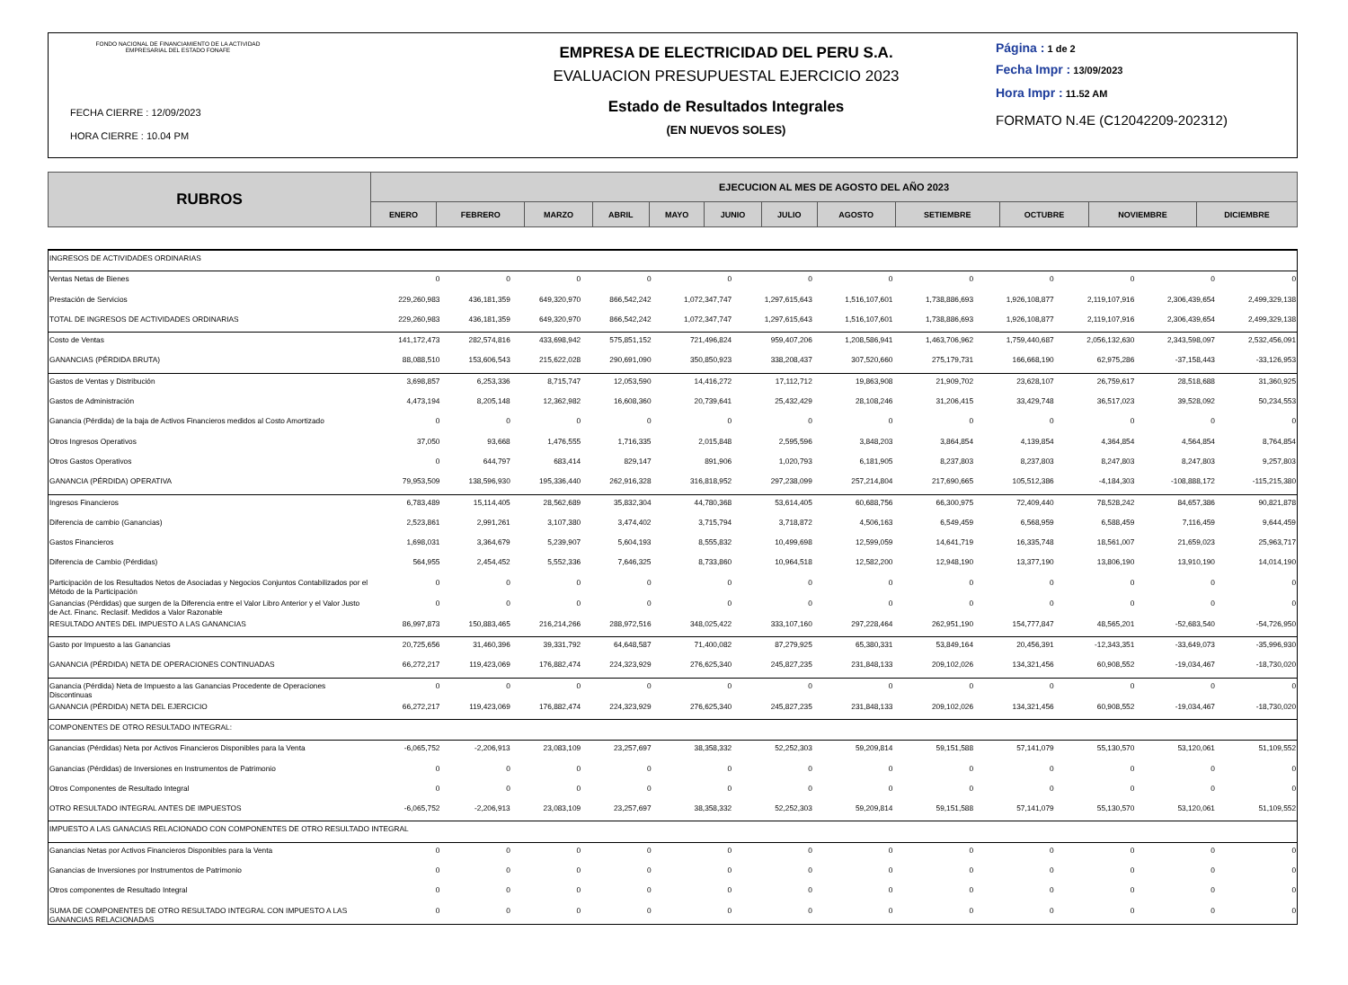FONDO NACIONAL DE FINANCIAMIENTO DE LA ACTIVIDAD
EMPRESARIAL DEL ESTADO FONAFE
FECHA CIERRE : 12/09/2023
HORA CIERRE : 10.04 PM
EMPRESA DE ELECTRICIDAD DEL PERU S.A.
EVALUACION PRESUPUESTAL EJERCICIO 2023
Estado de Resultados Integrales
(EN NUEVOS SOLES)
Página : 1 de 2
Fecha Impr : 13/09/2023
Hora Impr : 11.52 AM
FORMATO N.4E (C12042209-202312)
| RUBROS | EJECUCION AL MES DE AGOSTO DEL AÑO 2023 | | | | | | | | | | | |
| --- | --- | --- | --- | --- | --- | --- | --- | --- | --- | --- | --- | --- |
| | ENERO | FEBRERO | MARZO | ABRIL | MAYO | JUNIO | JULIO | AGOSTO | SETIEMBRE | OCTUBRE | NOVIEMBRE | DICIEMBRE |
| INGRESOS DE ACTIVIDADES ORDINARIAS | | | | | | | | | | | | |
| Ventas Netas de Bienes | 0 | 0 | 0 | 0 | 0 | 0 | 0 | 0 | 0 | 0 | 0 | 0 |
| Prestación de Servicios | 229,260,983 | 436,181,359 | 649,320,970 | 866,542,242 | 1,072,347,747 | 1,297,615,643 | 1,516,107,601 | 1,738,886,693 | 1,926,108,877 | 2,119,107,916 | 2,306,439,654 | 2,499,329,138 |
| TOTAL DE INGRESOS DE ACTIVIDADES ORDINARIAS | 229,260,983 | 436,181,359 | 649,320,970 | 866,542,242 | 1,072,347,747 | 1,297,615,643 | 1,516,107,601 | 1,738,886,693 | 1,926,108,877 | 2,119,107,916 | 2,306,439,654 | 2,499,329,138 |
| Costo de Ventas | 141,172,473 | 282,574,816 | 433,698,942 | 575,851,152 | 721,496,824 | 959,407,206 | 1,208,586,941 | 1,463,706,962 | 1,759,440,687 | 2,056,132,630 | 2,343,598,097 | 2,532,456,091 |
| GANANCIAS (PÉRDIDA BRUTA) | 88,088,510 | 153,606,543 | 215,622,028 | 290,691,090 | 350,850,923 | 338,208,437 | 307,520,660 | 275,179,731 | 166,668,190 | 62,975,286 | -37,158,443 | -33,126,953 |
| Gastos de Ventas y Distribución | 3,698,857 | 6,253,336 | 8,715,747 | 12,053,590 | 14,416,272 | 17,112,712 | 19,863,908 | 21,909,702 | 23,628,107 | 26,759,617 | 28,518,688 | 31,360,925 |
| Gastos de Administración | 4,473,194 | 8,205,148 | 12,362,982 | 16,608,360 | 20,739,641 | 25,432,429 | 28,108,246 | 31,206,415 | 33,429,748 | 36,517,023 | 39,528,092 | 50,234,553 |
| Ganancia (Pérdida) de la baja de Activos Financieros medidos al Costo Amortizado | 0 | 0 | 0 | 0 | 0 | 0 | 0 | 0 | 0 | 0 | 0 | 0 |
| Otros Ingresos Operativos | 37,050 | 93,668 | 1,476,555 | 1,716,335 | 2,015,848 | 2,595,596 | 3,848,203 | 3,864,854 | 4,139,854 | 4,364,854 | 4,564,854 | 8,764,854 |
| Otros Gastos Operativos | 0 | 644,797 | 683,414 | 829,147 | 891,906 | 1,020,793 | 6,181,905 | 8,237,803 | 8,237,803 | 8,247,803 | 8,247,803 | 9,257,803 |
| GANANCIA (PÉRDIDA) OPERATIVA | 79,953,509 | 138,596,930 | 195,336,440 | 262,916,328 | 316,818,952 | 297,238,099 | 257,214,804 | 217,690,665 | 105,512,386 | -4,184,303 | -108,888,172 | -115,215,380 |
| Ingresos Financieros | 6,783,489 | 15,114,405 | 28,562,689 | 35,832,304 | 44,780,368 | 53,614,405 | 60,688,756 | 66,300,975 | 72,409,440 | 78,528,242 | 84,657,386 | 90,821,878 |
| Diferencia de cambio (Ganancias) | 2,523,861 | 2,991,261 | 3,107,380 | 3,474,402 | 3,715,794 | 3,718,872 | 4,506,163 | 6,549,459 | 6,568,959 | 6,588,459 | 7,116,459 | 9,644,459 |
| Gastos Financieros | 1,698,031 | 3,364,679 | 5,239,907 | 5,604,193 | 8,555,832 | 10,499,698 | 12,599,059 | 14,641,719 | 16,335,748 | 18,561,007 | 21,659,023 | 25,963,717 |
| Diferencia de Cambio (Pérdidas) | 564,955 | 2,454,452 | 5,552,336 | 7,646,325 | 8,733,860 | 10,964,518 | 12,582,200 | 12,948,190 | 13,377,190 | 13,806,190 | 13,910,190 | 14,014,190 |
| Participación de los Resultados Netos de Asociadas y Negocios Conjuntos Contabilizados por el Método de la Participación | 0 | 0 | 0 | 0 | 0 | 0 | 0 | 0 | 0 | 0 | 0 | 0 |
| Ganancias (Pérdidas) que surgen de la Diferencia entre el Valor Libro Anterior y el Valor Justo de Act. Financ. Reclasif. Medidos a Valor Razonable | 0 | 0 | 0 | 0 | 0 | 0 | 0 | 0 | 0 | 0 | 0 | 0 |
| RESULTADO ANTES DEL IMPUESTO A LAS GANANCIAS | 86,997,873 | 150,883,465 | 216,214,266 | 288,972,516 | 348,025,422 | 333,107,160 | 297,228,464 | 262,951,190 | 154,777,847 | 48,565,201 | -52,683,540 | -54,726,950 |
| Gasto por Impuesto a las Ganancias | 20,725,656 | 31,460,396 | 39,331,792 | 64,648,587 | 71,400,082 | 87,279,925 | 65,380,331 | 53,849,164 | 20,456,391 | -12,343,351 | -33,649,073 | -35,996,930 |
| GANANCIA (PÉRDIDA) NETA DE OPERACIONES CONTINUADAS | 66,272,217 | 119,423,069 | 176,882,474 | 224,323,929 | 276,625,340 | 245,827,235 | 231,848,133 | 209,102,026 | 134,321,456 | 60,908,552 | -19,034,467 | -18,730,020 |
| Ganancia (Pérdida) Neta de Impuesto a las Ganancias Procedente de Operaciones Discontinuas | 0 | 0 | 0 | 0 | 0 | 0 | 0 | 0 | 0 | 0 | 0 | 0 |
| GANANCIA (PÉRDIDA) NETA DEL EJERCICIO | 66,272,217 | 119,423,069 | 176,882,474 | 224,323,929 | 276,625,340 | 245,827,235 | 231,848,133 | 209,102,026 | 134,321,456 | 60,908,552 | -19,034,467 | -18,730,020 |
| COMPONENTES DE OTRO RESULTADO INTEGRAL: | | | | | | | | | | | | |
| Ganancias (Pérdidas) Neta por Activos Financieros Disponibles para la Venta | -6,065,752 | -2,206,913 | 23,083,109 | 23,257,697 | 38,358,332 | 52,252,303 | 59,209,814 | 59,151,588 | 57,141,079 | 55,130,570 | 53,120,061 | 51,109,552 |
| Ganancias (Pérdidas) de Inversiones en Instrumentos de Patrimonio | 0 | 0 | 0 | 0 | 0 | 0 | 0 | 0 | 0 | 0 | 0 | 0 |
| Otros Componentes de Resultado Integral | 0 | 0 | 0 | 0 | 0 | 0 | 0 | 0 | 0 | 0 | 0 | 0 |
| OTRO RESULTADO INTEGRAL ANTES DE IMPUESTOS | -6,065,752 | -2,206,913 | 23,083,109 | 23,257,697 | 38,358,332 | 52,252,303 | 59,209,814 | 59,151,588 | 57,141,079 | 55,130,570 | 53,120,061 | 51,109,552 |
| IMPUESTO A LAS GANACIAS RELACIONADO CON COMPONENTES DE OTRO RESULTADO INTEGRAL | | | | | | | | | | | | |
| Ganancias Netas por Activos Financieros Disponibles para la Venta | 0 | 0 | 0 | 0 | 0 | 0 | 0 | 0 | 0 | 0 | 0 | 0 |
| Ganancias de Inversiones por Instrumentos de Patrimonio | 0 | 0 | 0 | 0 | 0 | 0 | 0 | 0 | 0 | 0 | 0 | 0 |
| Otros componentes de Resultado Integral | 0 | 0 | 0 | 0 | 0 | 0 | 0 | 0 | 0 | 0 | 0 | 0 |
| SUMA DE COMPONENTES DE OTRO RESULTADO INTEGRAL CON IMPUESTO A LAS GANANCIAS RELACIONADAS | 0 | 0 | 0 | 0 | 0 | 0 | 0 | 0 | 0 | 0 | 0 | 0 |